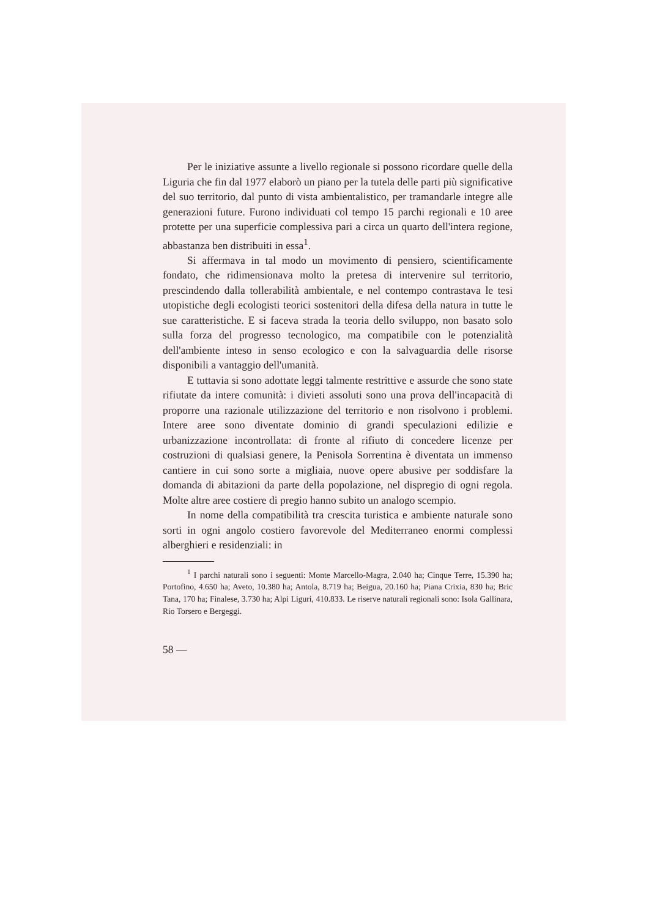Per le iniziative assunte a livello regionale si possono ricordare quelle della Liguria che fin dal 1977 elaborò un piano per la tutela delle parti più significative del suo territorio, dal punto di vista ambientalistico, per tramandarle integre alle generazioni future. Furono individuati col tempo 15 parchi regionali e 10 aree protette per una superficie complessiva pari a circa un quarto dell'intera regione, abbastanza ben distribuiti in essa<sup>1</sup>.
Si affermava in tal modo un movimento di pensiero, scientificamente fondato, che ridimensionava molto la pretesa di intervenire sul territorio, prescindendo dalla tollerabilità ambientale, e nel contempo contrastava le tesi utopistiche degli ecologisti teorici sostenitori della difesa della natura in tutte le sue caratteristiche. E si faceva strada la teoria dello sviluppo, non basato solo sulla forza del progresso tecnologico, ma compatibile con le potenzialità dell'ambiente inteso in senso ecologico e con la salvaguardia delle risorse disponibili a vantaggio dell'umanità.
E tuttavia si sono adottate leggi talmente restrittive e assurde che sono state rifiutate da intere comunità: i divieti assoluti sono una prova dell'incapacità di proporre una razionale utilizzazione del territorio e non risolvono i problemi. Intere aree sono diventate dominio di grandi speculazioni edilizie e urbanizzazione incontrollata: di fronte al rifiuto di concedere licenze per costruzioni di qualsiasi genere, la Penisola Sorrentina è diventata un immenso cantiere in cui sono sorte a migliaia, nuove opere abusive per soddisfare la domanda di abitazioni da parte della popolazione, nel dispregio di ogni regola. Molte altre aree costiere di pregio hanno subito un analogo scempio.
In nome della compatibilità tra crescita turistica e ambiente naturale sono sorti in ogni angolo costiero favorevole del Mediterraneo enormi complessi alberghieri e residenziali: in
<sup>1</sup> I parchi naturali sono i seguenti: Monte Marcello-Magra, 2.040 ha; Cinque Terre, 15.390 ha; Portofino, 4.650 ha; Aveto, 10.380 ha; Antola, 8.719 ha; Beigua, 20.160 ha; Piana Crixia, 830 ha; Bric Tana, 170 ha; Finalese, 3.730 ha; Alpi Liguri, 410.833. Le riserve naturali regionali sono: Isola Gallinara, Rio Torsero e Bergeggi.
58 —